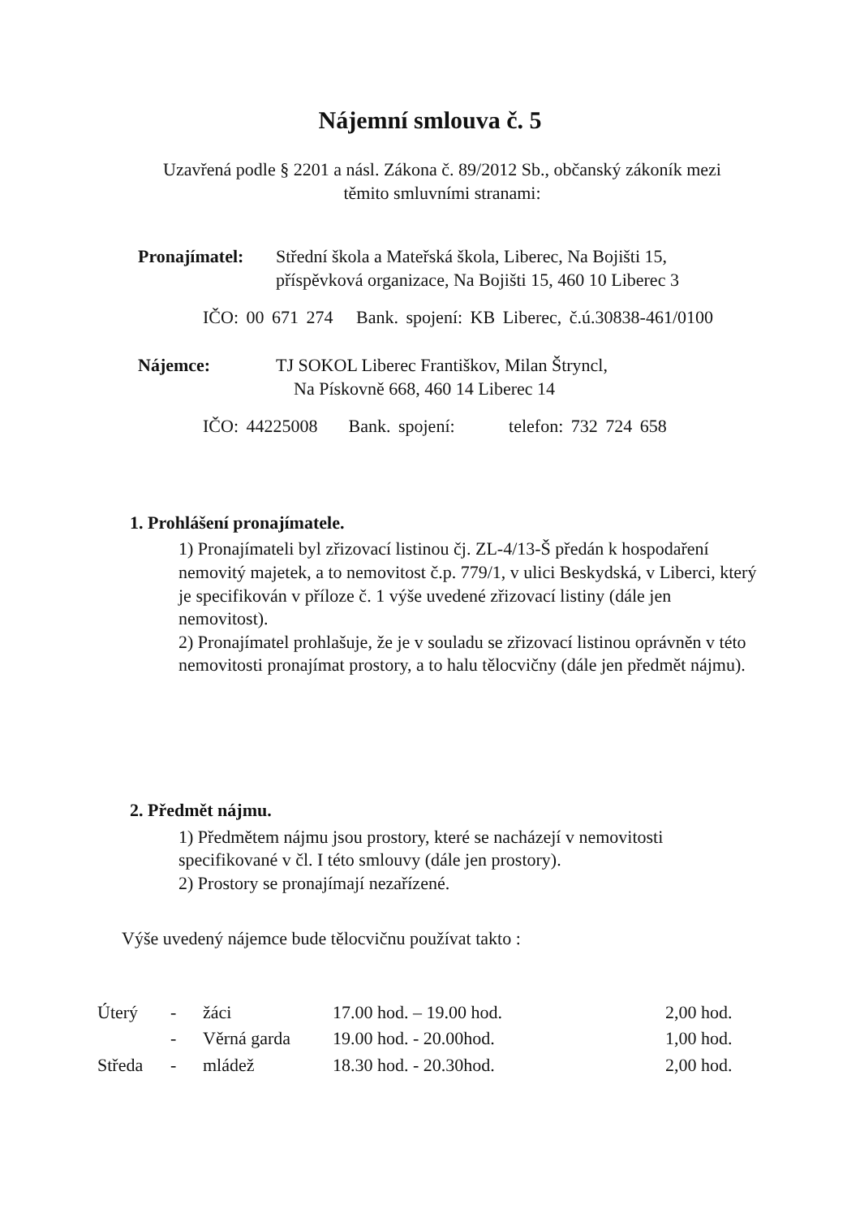Nájemní smlouva č. 5
Uzavřená podle § 2201 a násl. Zákona č. 89/2012 Sb., občanský zákoník mezi
těmito smluvními stranami:
Pronajímatel:
Střední škola a Mateřská škola, Liberec, Na Bojišti 15,
příspěvková organizace, Na Bojišti 15, 460 10 Liberec 3
IČO: 00 671 274 Bank. spojení: KB Liberec, č.ú.30838-461/0100
Nájemce: TJ SOKOL Liberec Františkov, Milan Štryncl,
Na Pískovně 668, 460 14 Liberec 14
IČO: 44225008 Bank. spojení: telefon: 732 724 658
1. Prohlášení pronajímatele.
1) Pronajímateli byl zřizovací listinou čj. ZL-4/13-Š předán k hospodaření nemovitý majetek, a to nemovitost č.p. 779/1, v ulici Beskydská, v Liberci, který je specifikován v příloze č. 1 výše uvedené zřizovací listiny (dále jen nemovitost).
2) Pronajímatel prohlašuje, že je v souladu se zřizovací listinou oprávněn v této nemovitosti pronajímat prostory, a to halu tělocvičny (dále jen předmět nájmu).
2. Předmět nájmu.
1) Předmětem nájmu jsou prostory, které se nacházejí v nemovitosti specifikované v čl. I této smlouvy (dále jen prostory).
2) Prostory se pronajímají nezařízené.
Výše uvedený nájemce bude tělocvičnu používat takto :
| Úterý | - | žáci | 17.00 hod. – 19.00 hod. | 2,00 hod. |
| | - | Věrná garda | 19.00 hod. - 20.00hod. | 1,00 hod. |
| Středa | - | mládež | 18.30 hod. - 20.30hod. | 2,00 hod. |